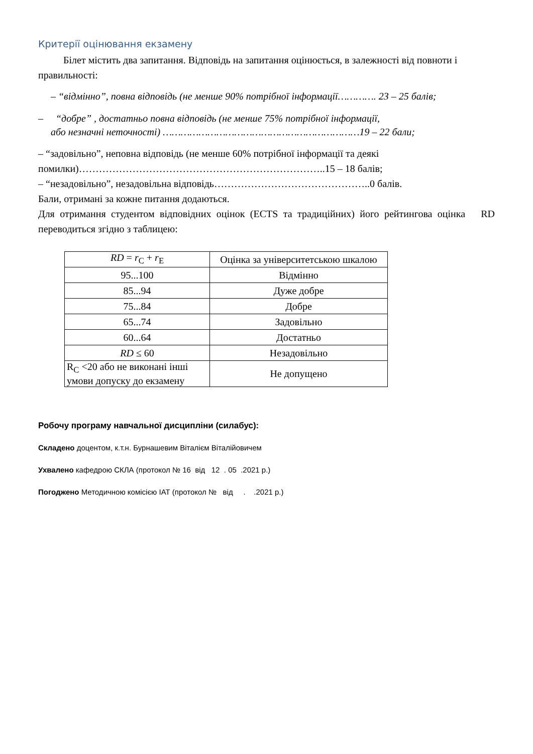Критерії оцінювання екзамену
Білет містить два запитання. Відповідь на запитання оцінюється, в залежності від повноти і правильності:
– “відмінно”, повна відповідь (не менше 90% потрібної інформації…………. 23 – 25 балів;
– “добре” , достатньо повна відповідь (не менше 75% потрібної інформації,
або незначні неточності) …………………………………………………………19 – 22 бали;
– “задовільно”, неповна відповідь (не менше 60% потрібної інформації та деякі помилки)………………………………………………………………..15 – 18 балів;
– “незадовільно”, незадовільна відповідь………………………………………..0 балів.
Бали, отримані за кожне питання додаються.
Для отримання студентом відповідних оцінок (ECTS та традиційних) його рейтингова оцінка RD переводиться згідно з таблицею:
| RD = r<sub>C</sub> + r<sub>E</sub> | Оцінка за університетською шкалою |
| 95...100 | Відмінно |
| 85...94 | Дуже добре |
| 75...84 | Добре |
| 65...74 | Задовільно |
| 60...64 | Достатньо |
| RD ≤ 60 | Незадовільно |
| R<sub>C</sub> <20 або не виконані інші умови допуску до екзамену | Не допущено |
Робочу програму навчальної дисципліни (силабус):
Складено доцентом, к.т.н. Бурнашевим Віталієм Віталійовичем
Ухвалено кафедрою СКЛА (протокол № 16 від 12 . 05 .2021 р.)
Погоджено Методичною комісією ІАТ (протокол № від . .2021 р.)